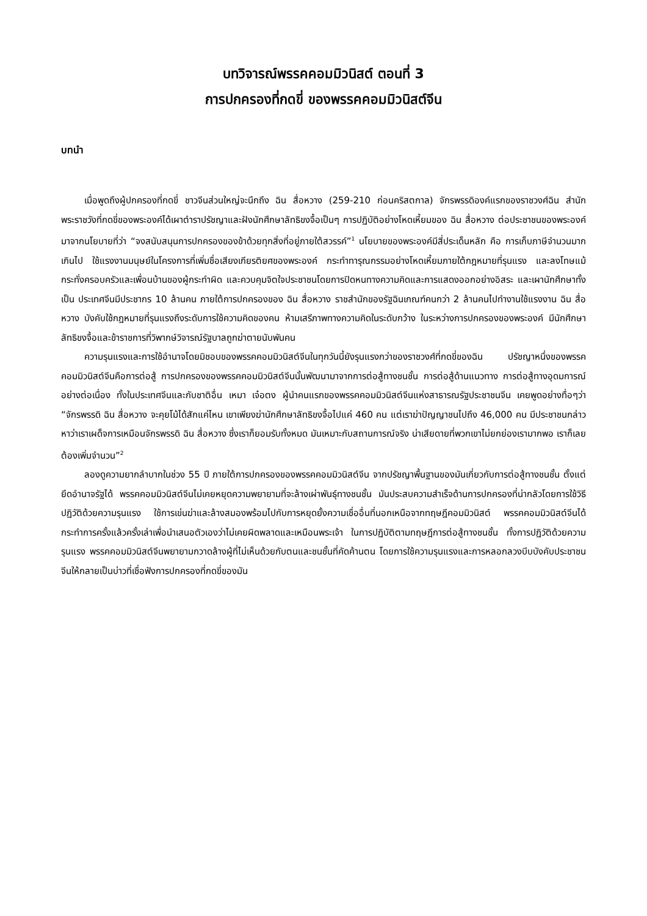บทวิจารณ์พรรคคอมมิวนิสต์ ตอนที่ 3
การปกครองที่กดขี่ ของพรรคคอมมิวนิสต์จีน
บทนำ
เมื่อพูดถึงผู้ปกครองที่กดขี่ ชาวจีนส่วนใหญ่จะนึกถึง ฉิน สื่อหวาง (259-210 ก่อนคริสตกาล) จักรพรรดิองค์แรกของราชวงศ์ฉิน สำนักพระราชวังที่กดขี่ของพระองค์ได้เผาตำราปรัชญาและฝังนักศึกษาลัทธิขงจื้อเป็นๆ การปฏิบัติอย่างโหดเหี้ยมของ ฉิน สื่อหวาง ต่อประชาชนของพระองค์มาจากนโยบายที่ว่า “จงสนับสนุนการปกครองของข้าด้วยทุกสิ่งที่อยู่ภายใต้สวรรค์”<sup>1</sup> นโยบายของพระองค์มีสี่ประเด็นหลัก คือ การเก็บภาษีจำนวนมากเกินไป ใช้แรงงานมนุษย์ในโครงการที่เพิ่มชื่อเสียงเกียรติยศของพระองค์ กระทำทารุณกรรมอย่างโหดเหี้ยมภายใต้กฎหมายที่รุนแรง และลงโทษแม้กระทั่งครอบครัวและเพื่อนบ้านของผู้กระทำผิด และควบคุมจิตใจประชาชนโดยการปิดหนทางความคิดและการแสดงออกอย่างอิสระ และเผานักศึกษาทั้งเป็น ประเทศจีนมีประชากร 10 ล้านคน ภายใต้การปกครองของ ฉิน สื่อหวาง ราชสำนักของรัฐฉินเกณฑ์คนกว่า 2 ล้านคนไปทำงานใช้แรงงาน ฉิน สื่อหวาง บังคับใช้กฎหมายที่รุนแรงถึงระดับการใช้ความคิดของคน ห้ามเสรีภาพทางความคิดในระดับกว้าง ในระหว่างการปกครองของพระองค์ มีนักศึกษาลัทธิขงจื้อและข้าราชการที่วิพากษ์วิจารณ์รัฐบาลถูกฆ่าตายนับพันคน
ความรุนแรงและการใช้อำนาจโดยมิชอบของพรรคคอมมิวนิสต์จีนในทุกวันนี้ยังรุนแรงกว่าของราชวงศ์ที่กดขี่ของฉิน ปรัชญาหนึ่งของพรรคคอมมิวนิสต์จีนคือการต่อสู้ การปกครองของพรรคคอมมิวนิสต์จีนนั้นพัฒนามาจากการต่อสู้ทางชนชั้น การต่อสู้ด้านแนวทาง การต่อสู้ทางอุดมการณ์ อย่างต่อเนื่อง ทั้งในประเทศจีนและกับชาติอื่น เหมา เจ๋อตง ผู้นำคนแรกของพรรคคอมมิวนิสต์จีนแห่งสาธารณรัฐประชาชนจีน เคยพูดอย่างทื่อๆว่า “จักรพรรดิ ฉิน สื่อหวาง จะคุยโม้ได้สักแค่ไหน เขาเพียงฆ่านักศึกษาลัทธิขงจื้อไปแค่ 460 คน แต่เราฆ่าปัญญาชนไปถึง 46,000 คน มีประชาชนกล่าวหาว่าเราเผด็จการเหมือนจักรพรรดิ ฉิน สื่อหวาง ซึ่งเราก็ยอมรับทั้งหมด มันเหมาะกับสถานการณ์จริง น่าเสียดายที่พวกเขาไม่ยกย่องเรามากพอ เราก็เลยต้องเพิ่มจำนวน”<sup>2</sup>
ลองดูความยากลำบากในช่วง 55 ปี ภายใต้การปกครองของพรรคคอมมิวนิสต์จีน จากปรัชญาพื้นฐานของมันเกี่ยวกับการต่อสู้ทางชนชั้น ตั้งแต่ยึดอำนาจรัฐได้ พรรคคอมมิวนิสต์จีนไม่เคยหยุดความพยายามที่จะล้างเผ่าพันธุ์ทางชนชั้น มันประสบความสำเร็จด้านการปกครองที่น่ากลัวโดยการใช้วิธีปฏิวัติด้วยความรุนแรง ใช้การเข่นฆ่าและล้างสมองพร้อมไปกับการหยุดยั้งความเชื่ออื่นที่นอกเหนือจากทฤษฎีคอมมิวนิสต์ พรรคคอมมิวนิสต์จีนได้กระทำการครั้งแล้วครั้งเล่าเพื่อนำเสนอตัวเองว่าไม่เคยผิดพลาดและเหมือนพระเจ้า ในการปฏิบัติตามทฤษฎีการต่อสู้ทางชนชั้น ทั้งการปฏิวัติด้วยความรุนแรง พรรคคอมมิวนิสต์จีนพยายามกวาดล้างผู้ที่ไม่เห็นด้วยกับตนและชนชั้นที่คัดค้านตน โดยการใช้ความรุนแรงและการหลอกลวงบีบบังคับประชาชนจีนให้กลายเป็นบ่าวที่เชื่อฟังการปกครองที่กดขี่ของมัน